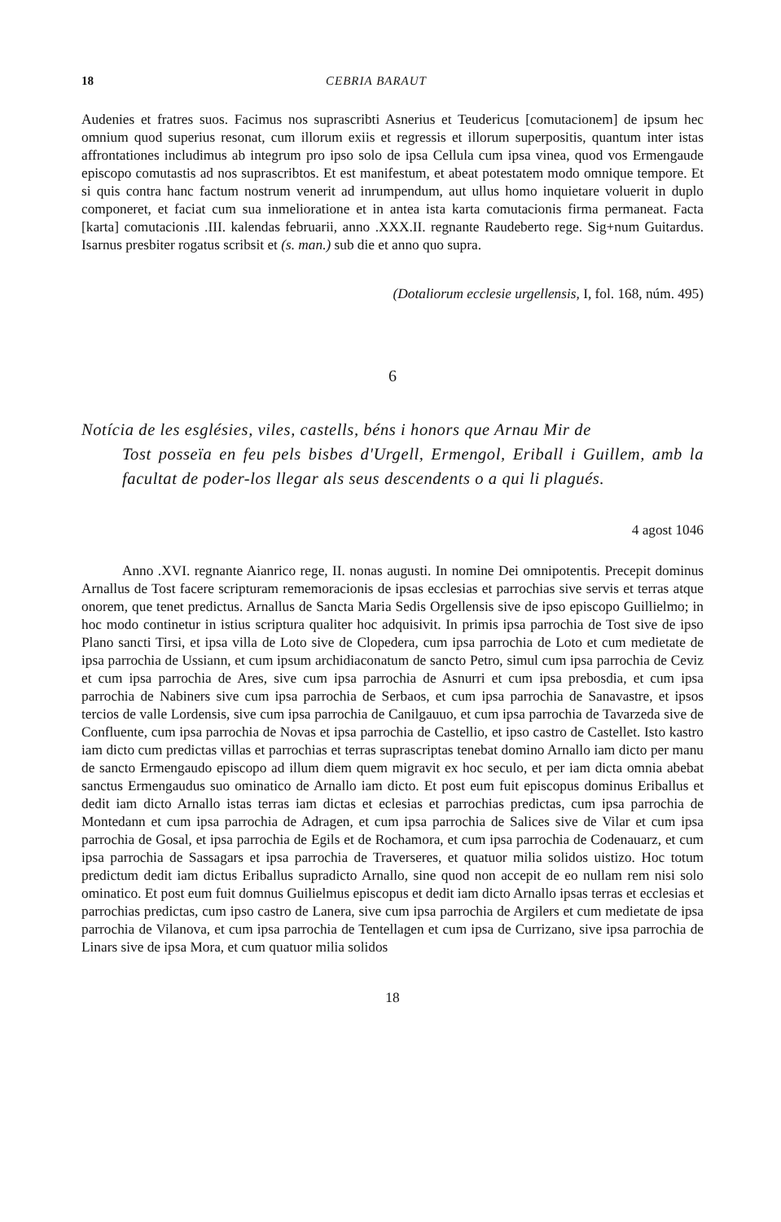18 CEBRIA BARAUT
Audenies et fratres suos. Facimus nos suprascribti Asnerius et Teudericus [comutacionem] de ipsum hec omnium quod superius resonat, cum illorum exiis et regressis et illorum superpositis, quantum inter istas affrontationes includimus ab integrum pro ipso solo de ipsa Cellula cum ipsa vinea, quod vos Ermengaude episcopo comutastis ad nos suprascribtos. Et est manifestum, et abeat potestatem modo omnique tempore. Et si quis contra hanc factum nostrum venerit ad inrumpendum, aut ullus homo inquietare voluerit in duplo componeret, et faciat cum sua inmelioratione et in antea ista karta comutacionis firma permaneat. Facta [karta] comutacionis .III. kalendas februarii, anno .XXX.II. regnante Raudeberto rege. Sig+num Guitardus. Isarnus presbiter rogatus scribsit et (s. man.) sub die et anno quo supra.
(Dotaliorum ecclesie urgellensis, I, fol. 168, núm. 495)
6
Notícia de les esglésies, viles, castells, béns i honors que Arnau Mir de
Tost posseïa en feu pels bisbes d'Urgell, Ermengol, Eriball i Guillem, amb la facultat de poder-los llegar als seus descendents o a qui li plagués.
4 agost 1046
Anno .XVI. regnante Aianrico rege, II. nonas augusti. In nomine Dei omnipotentis. Precepit dominus Arnallus de Tost facere scripturam rememoracionis de ipsas ecclesias et parrochias sive servis et terras atque onorem, que tenet predictus. Arnallus de Sancta Maria Sedis Orgellensis sive de ipso episcopo Guillielmo; in hoc modo continetur in istius scriptura qualiter hoc adquisivit. In primis ipsa parrochia de Tost sive de ipso Plano sancti Tirsi, et ipsa villa de Loto sive de Clopedera, cum ipsa parrochia de Loto et cum medietate de ipsa parrochia de Ussiann, et cum ipsum archidiaconatum de sancto Petro, simul cum ipsa parrochia de Ceviz et cum ipsa parrochia de Ares, sive cum ipsa parrochia de Asnurri et cum ipsa prebosdia, et cum ipsa parrochia de Nabiners sive cum ipsa parrochia de Serbaos, et cum ipsa parrochia de Sanavastre, et ipsos tercios de valle Lordensis, sive cum ipsa parrochia de Canilgauuo, et cum ipsa parrochia de Tavarzeda sive de Confluente, cum ipsa parrochia de Novas et ipsa parrochia de Castellio, et ipso castro de Castellet. Isto kastro iam dicto cum predictas villas et parrochias et terras suprascriptas tenebat domino Arnallo iam dicto per manu de sancto Ermengaudo episcopo ad illum diem quem migravit ex hoc seculo, et per iam dicta omnia abebat sanctus Ermengaudus suo ominatico de Arnallo iam dicto. Et post eum fuit episcopus dominus Eriballus et dedit iam dicto Arnallo istas terras iam dictas et eclesias et parrochias predictas, cum ipsa parrochia de Montedann et cum ipsa parrochia de Adragen, et cum ipsa parrochia de Salices sive de Vilar et cum ipsa parrochia de Gosal, et ipsa parrochia de Egils et de Rochamora, et cum ipsa parrochia de Codenauarz, et cum ipsa parrochia de Sassagars et ipsa parrochia de Traverseres, et quatuor milia solidos uistizo. Hoc totum predictum dedit iam dictus Eriballus supradicto Arnallo, sine quod non accepit de eo nullam rem nisi solo ominatico. Et post eum fuit domnus Guilielmus episcopus et dedit iam dicto Arnallo ipsas terras et ecclesias et parrochias predictas, cum ipso castro de Lanera, sive cum ipsa parrochia de Argilers et cum medietate de ipsa parrochia de Vilanova, et cum ipsa parrochia de Tentellagen et cum ipsa de Currizano, sive ipsa parrochia de Linars sive de ipsa Mora, et cum quatuor milia solidos
18